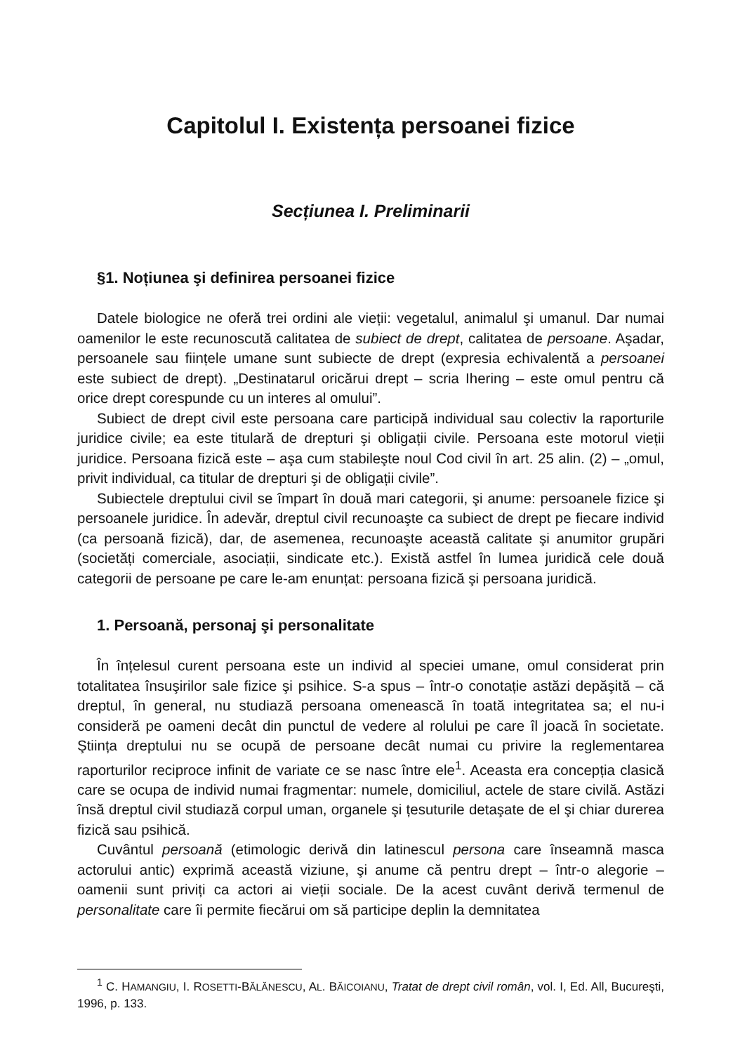Capitolul I. Existența persoanei fizice
Secțiunea I. Preliminarii
§1. Noțiunea şi definirea persoanei fizice
Datele biologice ne oferă trei ordini ale vieții: vegetalul, animalul şi umanul. Dar numai oamenilor le este recunoscută calitatea de subiect de drept, calitatea de persoane. Aşadar, persoanele sau ființele umane sunt subiecte de drept (expresia echivalentă a persoanei este subiect de drept). „Destinatarul oricărui drept – scria Ihering – este omul pentru că orice drept corespunde cu un interes al omului”.
Subiect de drept civil este persoana care participă individual sau colectiv la raporturile juridice civile; ea este titulară de drepturi şi obligații civile. Persoana este motorul vieții juridice. Persoana fizică este – aşa cum stabileşte noul Cod civil în art. 25 alin. (2) – „omul, privit individual, ca titular de drepturi şi de obligații civile”.
Subiectele dreptului civil se împart în două mari categorii, şi anume: persoanele fizice şi persoanele juridice. În adevăr, dreptul civil recunoaşte ca subiect de drept pe fiecare individ (ca persoană fizică), dar, de asemenea, recunoaşte această calitate şi anumitor grupări (societăți comerciale, asociații, sindicate etc.). Există astfel în lumea juridică cele două categorii de persoane pe care le-am enunțat: persoana fizică şi persoana juridică.
1. Persoană, personaj şi personalitate
În înțelesul curent persoana este un individ al speciei umane, omul considerat prin totalitatea însuşirilor sale fizice şi psihice. S-a spus – într-o conotație astăzi depăşită – că dreptul, în general, nu studiază persoana omenească în toată integritatea sa; el nu-i consideră pe oameni decât din punctul de vedere al rolului pe care îl joacă în societate. Ştiința dreptului nu se ocupă de persoane decât numai cu privire la reglementarea raporturilor reciproce infinit de variate ce se nasc între ele<sup>1</sup>. Aceasta era concepția clasică care se ocupa de individ numai fragmentar: numele, domiciliul, actele de stare civilă. Astăzi însă dreptul civil studiază corpul uman, organele şi țesuturile detaşate de el şi chiar durerea fizică sau psihică.
Cuvântul persoană (etimologic derivă din latinescul persona care înseamnă masca actorului antic) exprimă această viziune, şi anume că pentru drept – într-o alegorie – oamenii sunt priviți ca actori ai vieții sociale. De la acest cuvânt derivă termenul de personalitate care îi permite fiecărui om să participe deplin la demnitatea
<sup>1</sup> C. HAMANGIU, I. ROSETTI-BĂLĂNESCU, AL. BĂICOIANU, Tratat de drept civil român, vol. I, Ed. All, Bucureşti, 1996, p. 133.